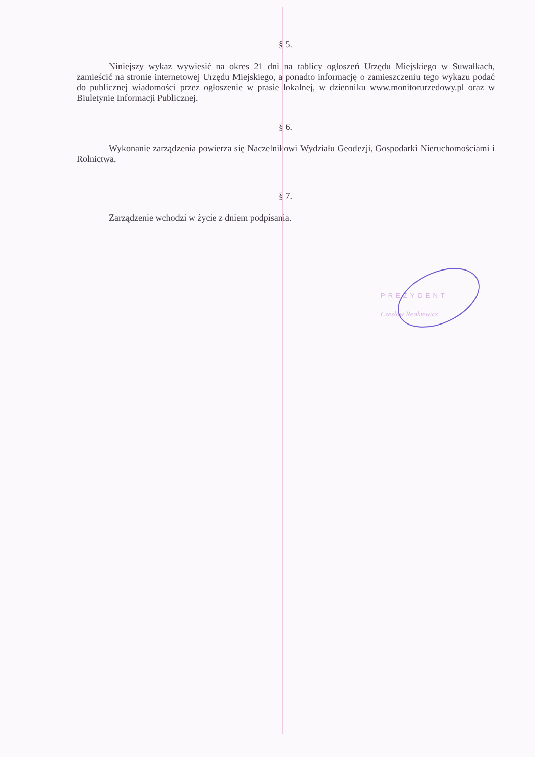§ 5.
Niniejszy wykaz wywiesić na okres 21 dni na tablicy ogłoszeń Urzędu Miejskiego w Suwałkach, zamieścić na stronie internetowej Urzędu Miejskiego, a ponadto informację o zamieszczeniu tego wykazu podać do publicznej wiadomości przez ogłoszenie w prasie lokalnej, w dzienniku www.monitorurzedowy.pl oraz w Biuletynie Informacji Publicznej.
§ 6.
Wykonanie zarządzenia powierza się Naczelnikowi Wydziału Geodezji, Gospodarki Nieruchomościami i Rolnictwa.
§ 7.
Zarządzenie wchodzi w życie z dniem podpisania.
PREZYDENT
Czesław Renkiewicz